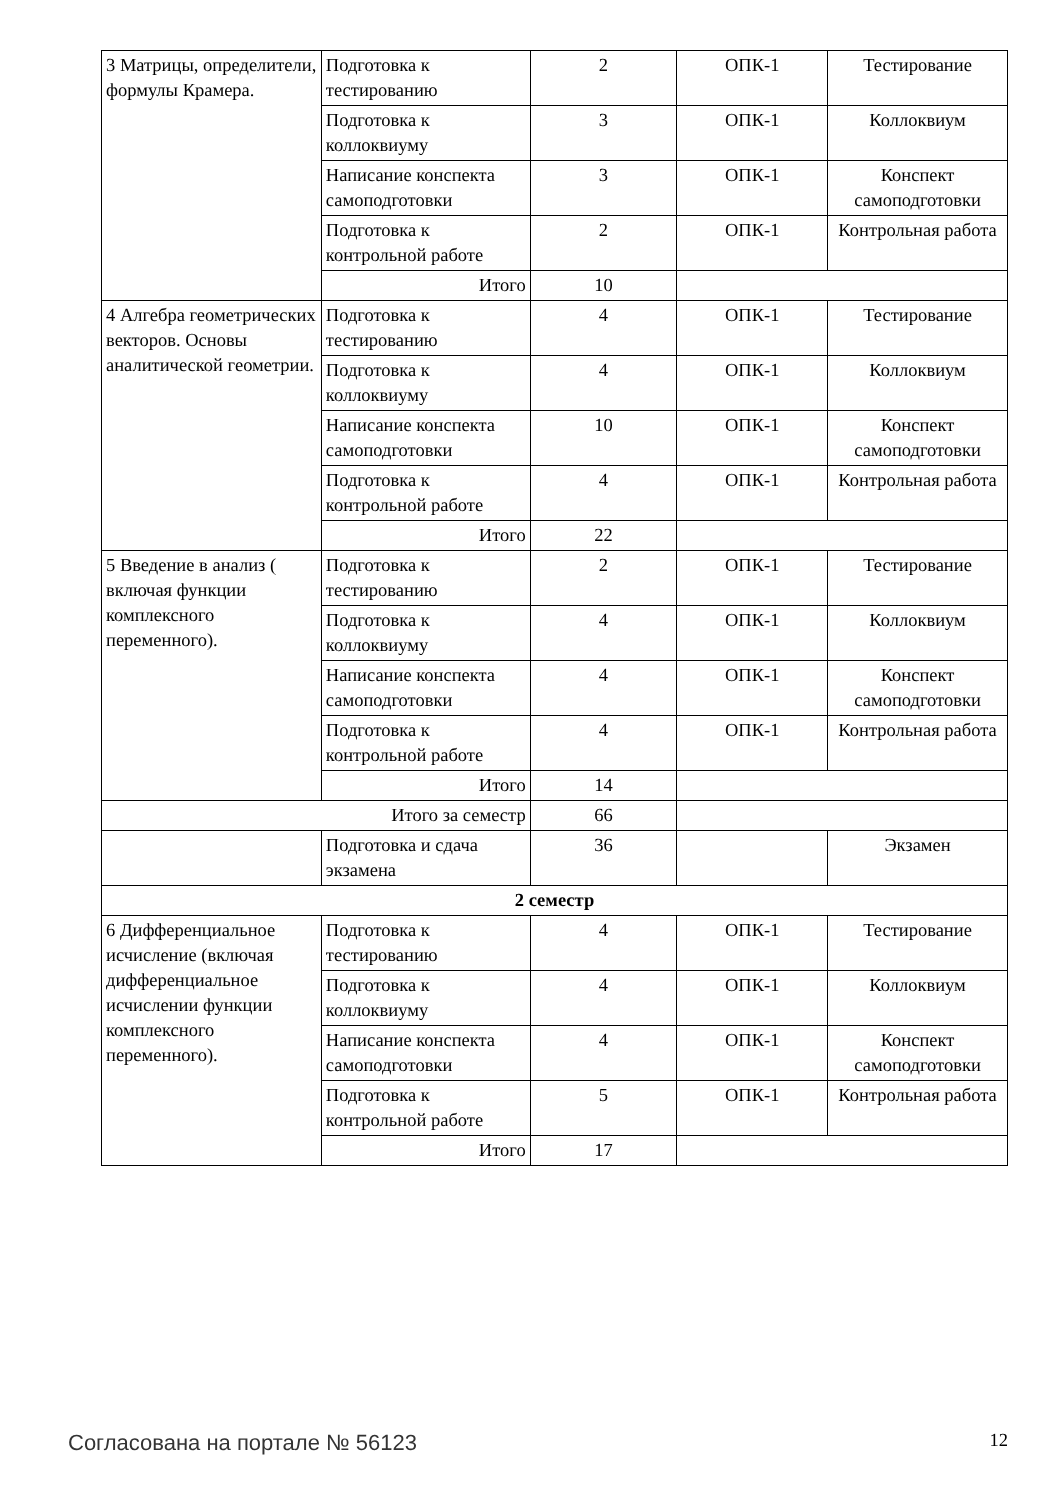| 3 Матрицы, определители, формулы Крамера. | Подготовка к тестированию | 2 | ОПК-1 | Тестирование |
| | Подготовка к коллоквиуму | 3 | ОПК-1 | Коллоквиум |
| | Написание конспекта самоподготовки | 3 | ОПК-1 | Конспект самоподготовки |
| | Подготовка к контрольной работе | 2 | ОПК-1 | Контрольная работа |
| | Итого | 10 | | |
| 4 Алгебра геометрических векторов. Основы аналитической геометрии. | Подготовка к тестированию | 4 | ОПК-1 | Тестирование |
| | Подготовка к коллоквиуму | 4 | ОПК-1 | Коллоквиум |
| | Написание конспекта самоподготовки | 10 | ОПК-1 | Конспект самоподготовки |
| | Подготовка к контрольной работе | 4 | ОПК-1 | Контрольная работа |
| | Итого | 22 | | |
| 5 Введение в анализ ( включая функции комплексного переменного). | Подготовка к тестированию | 2 | ОПК-1 | Тестирование |
| | Подготовка к коллоквиуму | 4 | ОПК-1 | Коллоквиум |
| | Написание конспекта самоподготовки | 4 | ОПК-1 | Конспект самоподготовки |
| | Подготовка к контрольной работе | 4 | ОПК-1 | Контрольная работа |
| | Итого | 14 | | |
| Итого за семестр | | 66 | | |
| | Подготовка и сдача экзамена | 36 | | Экзамен |
| 2 семестр | | | | |
| 6 Дифференциальное исчисление (включая дифференциальное исчислении функции комплексного переменного). | Подготовка к тестированию | 4 | ОПК-1 | Тестирование |
| | Подготовка к коллоквиуму | 4 | ОПК-1 | Коллоквиум |
| | Написание конспекта самоподготовки | 4 | ОПК-1 | Конспект самоподготовки |
| | Подготовка к контрольной работе | 5 | ОПК-1 | Контрольная работа |
| | Итого | 17 | | |
Согласована на портале № 56123 12